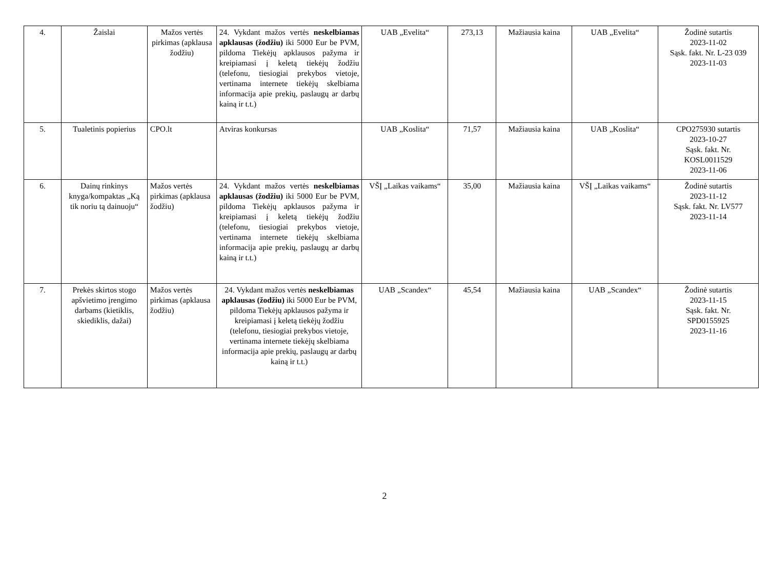| 4. | Žaislai | Mažos vertės pirkimas (apklausa žodžiu) | 24. Vykdant mažos vertės neskelbiamas apklausas (žodžiu) iki 5000 Eur be PVM, pildoma Tiekėjų apklausos pažyma ir kreipiamasi į keletą tiekėjų žodžiu (telefonu, tiesiogiai prekybos vietoje, vertinama internete tiekėjų skelbiama informacija apie prekių, paslaugų ar darbų kainą ir t.t.) | UAB „Evelita“ | 273,13 | Mažiausia kaina | UAB „Evelita“ | Žodinė sutartis 2023-11-02 Sąsk. fakt. Nr. L-23 039 2023-11-03 |
| 5. | Tualetinis popierius | CPO.lt | Atviras konkursas | UAB „Koslita“ | 71,57 | Mažiausia kaina | UAB „Koslita“ | CPO275930 sutartis 2023-10-27 Sąsk. fakt. Nr. KOSL0011529 2023-11-06 |
| 6. | Dainų rinkinys knyga/kompaktas „Ką tik noriu tą dainuoju“ | Mažos vertės pirkimas (apklausa žodžiu) | 24. Vykdant mažos vertės neskelbiamas apklausas (žodžiu) iki 5000 Eur be PVM, pildoma Tiekėjų apklausos pažyma ir kreipiamasi į keletą tiekėjų žodžiu (telefonu, tiesiogiai prekybos vietoje, vertinama internete tiekėjų skelbiama informacija apie prekių, paslaugų ar darbų kainą ir t.t.) | VŠĮ „Laikas vaikams“ | 35,00 | Mažiausia kaina | VŠĮ „Laikas vaikams“ | Žodinė sutartis 2023-11-12 Sąsk. fakt. Nr. LV577 2023-11-14 |
| 7. | Prekės skirtos stogo apšvietimo įrengimo darbams (kietiklis, skiediklis, dažai) | Mažos vertės pirkimas (apklausa žodžiu) | 24. Vykdant mažos vertės neskelbiamas apklausas (žodžiu) iki 5000 Eur be PVM, pildoma Tiekėjų apklausos pažyma ir kreipiamasi į keletą tiekėjų žodžiu (telefonu, tiesiogiai prekybos vietoje, vertinama internete tiekėjų skelbiama informacija apie prekių, paslaugų ar darbų kainą ir t.t.) | UAB „Scandex“ | 45,54 | Mažiausia kaina | UAB „Scandex“ | Žodinė sutartis 2023-11-15 Sąsk. fakt. Nr. SPD0155925 2023-11-16 |
2